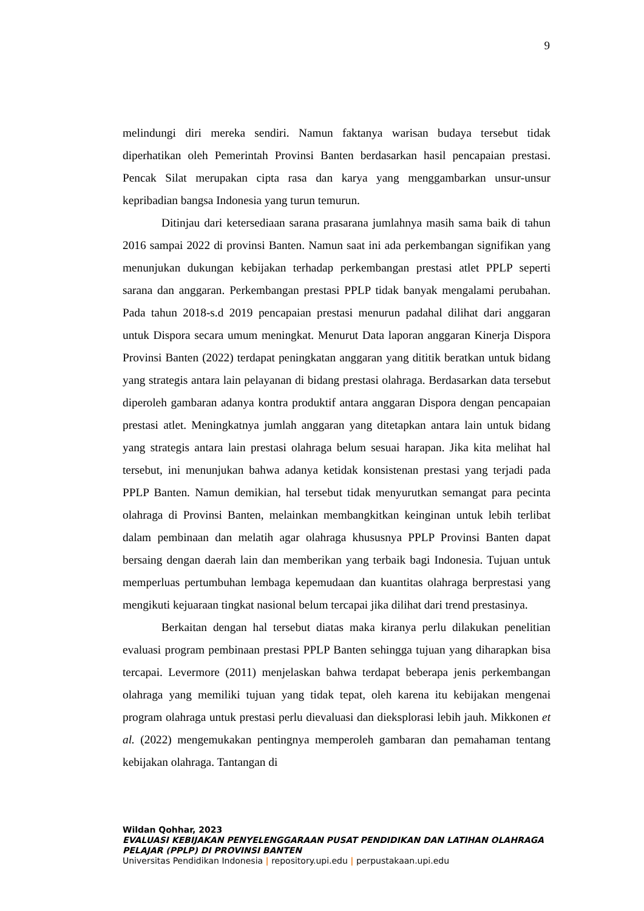9
melindungi diri mereka sendiri. Namun faktanya warisan budaya tersebut tidak diperhatikan oleh Pemerintah Provinsi Banten berdasarkan hasil pencapaian prestasi. Pencak Silat merupakan cipta rasa dan karya yang menggambarkan unsur-unsur kepribadian bangsa Indonesia yang turun temurun.
Ditinjau dari ketersediaan sarana prasarana jumlahnya masih sama baik di tahun 2016 sampai 2022 di provinsi Banten. Namun saat ini ada perkembangan signifikan yang menunjukan dukungan kebijakan terhadap perkembangan prestasi atlet PPLP seperti sarana dan anggaran. Perkembangan prestasi PPLP tidak banyak mengalami perubahan. Pada tahun 2018-s.d 2019 pencapaian prestasi menurun padahal dilihat dari anggaran untuk Dispora secara umum meningkat. Menurut Data laporan anggaran Kinerja Dispora Provinsi Banten (2022) terdapat peningkatan anggaran yang dititik beratkan untuk bidang yang strategis antara lain pelayanan di bidang prestasi olahraga. Berdasarkan data tersebut diperoleh gambaran adanya kontra produktif antara anggaran Dispora dengan pencapaian prestasi atlet. Meningkatnya jumlah anggaran yang ditetapkan antara lain untuk bidang yang strategis antara lain prestasi olahraga belum sesuai harapan. Jika kita melihat hal tersebut, ini menunjukan bahwa adanya ketidak konsistenan prestasi yang terjadi pada PPLP Banten. Namun demikian, hal tersebut tidak menyurutkan semangat para pecinta olahraga di Provinsi Banten, melainkan membangkitkan keinginan untuk lebih terlibat dalam pembinaan dan melatih agar olahraga khususnya PPLP Provinsi Banten dapat bersaing dengan daerah lain dan memberikan yang terbaik bagi Indonesia. Tujuan untuk memperluas pertumbuhan lembaga kepemudaan dan kuantitas olahraga berprestasi yang mengikuti kejuaraan tingkat nasional belum tercapai jika dilihat dari trend prestasinya.
Berkaitan dengan hal tersebut diatas maka kiranya perlu dilakukan penelitian evaluasi program pembinaan prestasi PPLP Banten sehingga tujuan yang diharapkan bisa tercapai. Levermore (2011) menjelaskan bahwa terdapat beberapa jenis perkembangan olahraga yang memiliki tujuan yang tidak tepat, oleh karena itu kebijakan mengenai program olahraga untuk prestasi perlu dievaluasi dan dieksplorasi lebih jauh. Mikkonen et al. (2022) mengemukakan pentingnya memperoleh gambaran dan pemahaman tentang kebijakan olahraga. Tantangan di
Wildan Qohhar, 2023
EVALUASI KEBIJAKAN PENYELENGGARAAN PUSAT PENDIDIKAN DAN LATIHAN OLAHRAGA PELAJAR (PPLP) DI PROVINSI BANTEN
Universitas Pendidikan Indonesia | repository.upi.edu | perpustakaan.upi.edu